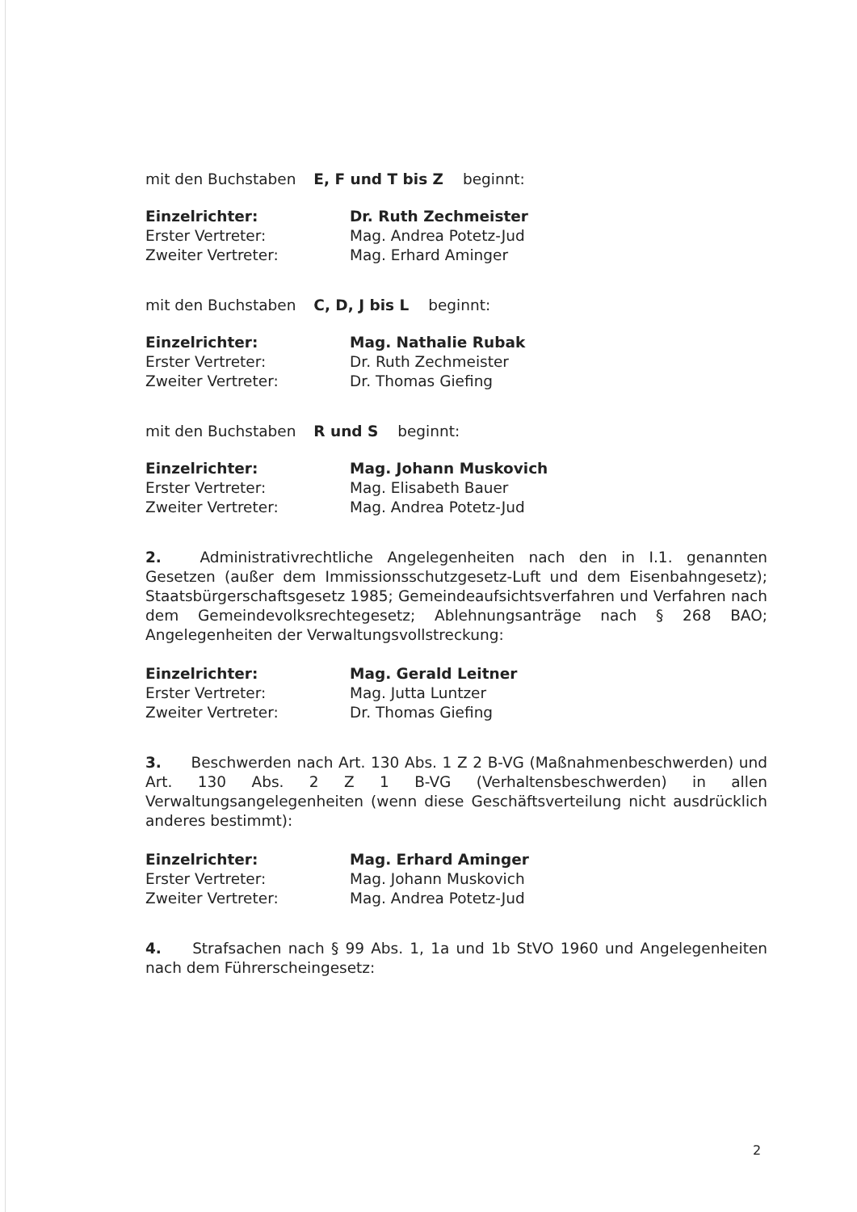mit den Buchstaben E, F und T bis Z beginnt:
Einzelrichter: Dr. Ruth Zechmeister Erster Vertreter: Mag. Andrea Potetz-Jud Zweiter Vertreter: Mag. Erhard Aminger
mit den Buchstaben C, D, J bis L beginnt:
Einzelrichter: Mag. Nathalie Rubak Erster Vertreter: Dr. Ruth Zechmeister Zweiter Vertreter: Dr. Thomas Giefing
mit den Buchstaben R und S beginnt:
Einzelrichter: Mag. Johann Muskovich Erster Vertreter: Mag. Elisabeth Bauer Zweiter Vertreter: Mag. Andrea Potetz-Jud
2. Administrativrechtliche Angelegenheiten nach den in I.1. genannten Gesetzen (außer dem Immissionsschutzgesetz-Luft und dem Eisenbahngesetz); Staatsbürgerschaftsgesetz 1985; Gemeindeaufsichtsverfahren und Verfahren nach dem Gemeindevolksrechtegesetz; Ablehnungsanträge nach § 268 BAO; Angelegenheiten der Verwaltungsvollstreckung:
Einzelrichter: Mag. Gerald Leitner Erster Vertreter: Mag. Jutta Luntzer Zweiter Vertreter: Dr. Thomas Giefing
3. Beschwerden nach Art. 130 Abs. 1 Z 2 B-VG (Maßnahmenbeschwerden) und Art. 130 Abs. 2 Z 1 B-VG (Verhaltensbeschwerden) in allen Verwaltungsangelegenheiten (wenn diese Geschäftsverteilung nicht ausdrücklich anderes bestimmt):
Einzelrichter: Mag. Erhard Aminger Erster Vertreter: Mag. Johann Muskovich Zweiter Vertreter: Mag. Andrea Potetz-Jud
4. Strafsachen nach § 99 Abs. 1, 1a und 1b StVO 1960 und Angelegenheiten nach dem Führerscheingesetz:
2